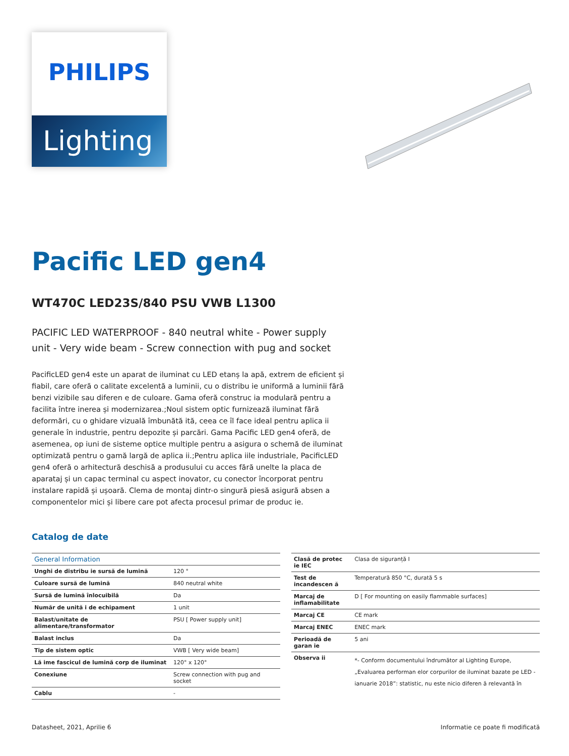PHILIPS
Lighting
Pacific LED gen4
WT470C LED23S/840 PSU VWB L1300
PACIFIC LED WATERPROOF - 840 neutral white - Power supply unit - Very wide beam - Screw connection with pug and socket
PacificLED gen4 este un aparat de iluminat cu LED etanș la apă, extrem de eficient și fiabil, care oferă o calitate excelentă a luminii, cu o distribu ie uniformă a luminii fără benzi vizibile sau diferen e de culoare. Gama oferă construc ia modulară pentru a facilita între inerea și modernizarea.;Noul sistem optic furnizează iluminat fără deformări, cu o ghidare vizuală îmbunătă ită, ceea ce îl face ideal pentru aplica ii generale în industrie, pentru depozite și parcări. Gama Pacific LED gen4 oferă, de asemenea, op iuni de sisteme optice multiple pentru a asigura o schemă de iluminat optimizată pentru o gamă largă de aplica ii.;Pentru aplica iile industriale, PacificLED gen4 oferă o arhitectură deschisă a produsului cu acces fără unelte la placa de aparataj și un capac terminal cu aspect inovator, cu conector încorporat pentru instalare rapidă și ușoară. Clema de montaj dintr-o singură piesă asigură absen a componentelor mici și libere care pot afecta procesul primar de produc ie.
Catalog de date
| General Information | |
| --- | --- |
| Unghi de distribu ie sursă de lumină | 120 ° |
| Culoare sursă de lumină | 840 neutral white |
| Sursă de lumină înlocuibilă | Da |
| Număr de unită i de echipament | 1 unit |
| Balast/unitate de alimentare/transformator | PSU [ Power supply unit] |
| Balast inclus | Da |
| Tip de sistem optic | VWB [ Very wide beam] |
| Lă ime fascicul de lumină corp de iluminat | 120° x 120° |
| Conexiune | Screw connection with pug and socket |
| Cablu | - |
| Clasă de protec ie IEC | Clasa de siguranță I |
| Test de incandescen ă | Temperatură 850 °C, durată 5 s |
| Marcaj de inflamabilitate | D [ For mounting on easily flammable surfaces] |
| Marcaj CE | CE mark |
| Marcaj ENEC | ENEC mark |
| Perioadă de garan ie | 5 ani |
| Observa ii | *- Conform documentului îndrumător al Lighting Europe, „Evaluarea performan elor corpurilor de iluminat bazate pe LED - ianuarie 2018”: statistic, nu este nicio diferen ă relevantă în |
Datasheet, 2021, Aprilie 6 Informatie ce poate fi modificată